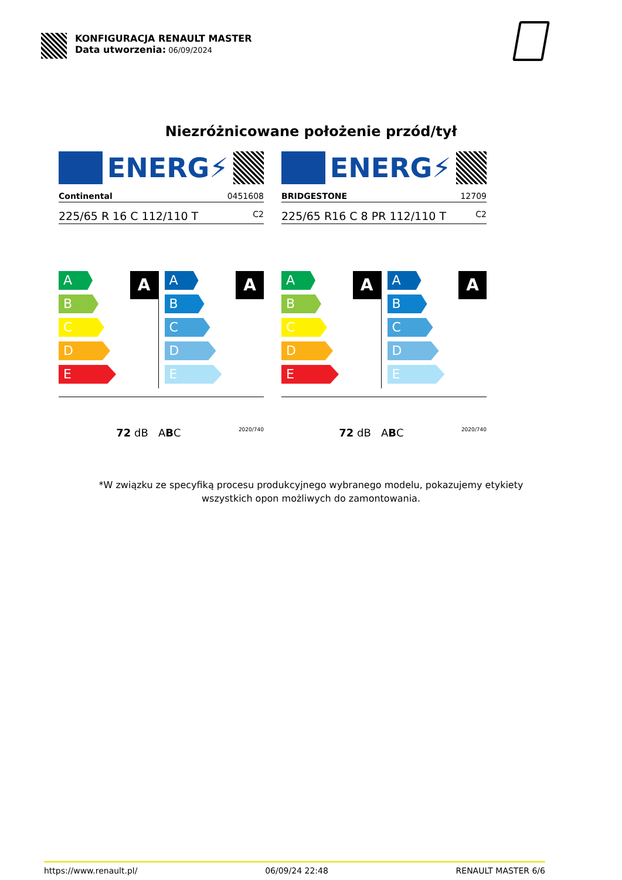KONFIGURACJA RENAULT MASTER
Data utworzenia: 06/09/2024
Niezróżnicowane położenie przód/tył
ENERG⚡
Continental 0451608
225/65 R 16 C 112/110 T C2
A
A
B
C
D
E
A
A
B
C
D
E
72 dB ABC 2020/740
ENERG⚡
BRIDGESTONE 12709
225/65 R16 C 8 PR 112/110 T C2
A
A
B
C
D
E
A
A
B
C
D
E
72 dB ABC 2020/740
*W związku ze specyfiką procesu produkcyjnego wybranego modelu, pokazujemy etykiety
wszystkich opon możliwych do zamontowania.
https://www.renault.pl/ 06/09/24 22:48 RENAULT MASTER 6/6